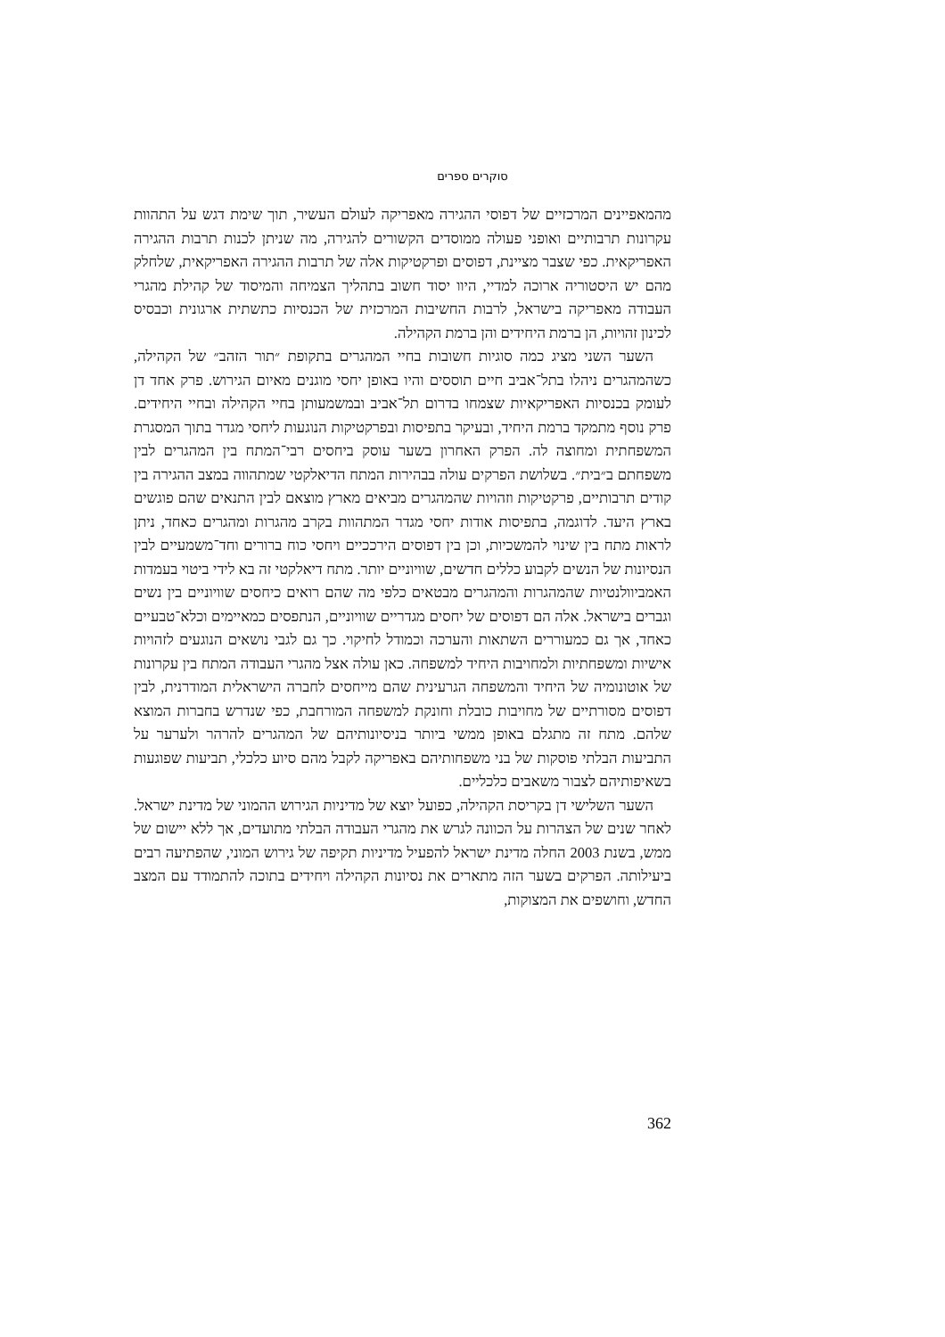סוקרים ספרים
מהמאפיינים המרכזיים של דפוסי ההגירה מאפריקה לעולם העשיר, תוך שימת דגש על התהוות עקרונות תרבותיים ואופני פעולה ממוסדים הקשורים להגירה, מה שניתן לכנות תרבות ההגירה האפריקאית. כפי שצבר מציינת, דפוסים ופרקטיקות אלה של תרבות ההגירה האפריקאית, שלחלק מהם יש היסטוריה ארוכה למדיי, היוו יסוד חשוב בתהליך הצמיחה והמיסוד של קהילת מהגרי העבודה מאפריקה בישראל, לרבות החשיבות המרכזית של הכנסיות כתשתית ארגונית וכבסיס לכינון זהויות, הן ברמת היחידים והן ברמת הקהילה.
השער השני מציג כמה סוגיות חשובות בחיי המהגרים בתקופת ״תור הזהב״ של הקהילה, כשהמהגרים ניהלו בתל־אביב חיים תוססים והיו באופן יחסי מוגנים מאיום הגירוש. פרק אחד דן לעומק בכנסיות האפריקאיות שצמחו בדרום תל־אביב ובמשמעותן בחיי הקהילה ובחיי היחידים. פרק נוסף מתמקד ברמת היחיד, ובעיקר בתפיסות ובפרקטיקות הנוגעות ליחסי מגדר בתוך המסגרת המשפחתית ומחוצה לה. הפרק האחרון בשער עוסק ביחסים רבי־המתח בין המהגרים לבין משפחתם ב״בית״. בשלושת הפרקים עולה בבהירות המתח הדיאלקטי שמתהווה במצב ההגירה בין קודים תרבותיים, פרקטיקות וזהויות שהמהגרים מביאים מארץ מוצאם לבין התנאים שהם פוגשים בארץ היעד. לדוגמה, בתפיסות אודות יחסי מגדר המתהוות בקרב מהגרות ומהגרים כאחד, ניתן לראות מתח בין שינוי להמשכיות, וכן בין דפוסים הירככיים ויחסי כוח ברורים וחד־משמעיים לבין הנסיונות של הנשים לקבוע כללים חדשים, שוויוניים יותר. מתח דיאלקטי זה בא לידי ביטוי בעמדות האמביוולנטיות שהמהגרות והמהגרים מבטאים כלפי מה שהם רואים כיחסים שוויוניים בין נשים וגברים בישראל. אלה הם דפוסים של יחסים מגדריים שוויוניים, הנתפסים כמאיימים וכלא־טבעיים כאחד, אך גם כמעוררים השתאות והערכה וכמודל לחיקוי. כך גם לגבי נושאים הנוגעים לזהויות אישיות ומשפחתיות ולמחויבות היחיד למשפחה. כאן עולה אצל מהגרי העבודה המתח בין עקרונות של אוטונומיה של היחיד והמשפחה הגרעינית שהם מייחסים לחברה הישראלית המודרנית, לבין דפוסים מסורתיים של מחויבות כובלת וחונקת למשפחה המורחבת, כפי שנדרש בחברות המוצא שלהם. מתח זה מתגלם באופן ממשי ביותר בניסיונותיהם של המהגרים להרהר ולערער על התביעות הבלתי פוסקות של בני משפחותיהם באפריקה לקבל מהם סיוע כלכלי, תביעות שפוגעות בשאיפותיהם לצבור משאבים כלכליים.
השער השלישי דן בקריסת הקהילה, כפועל יוצא של מדיניות הגירוש ההמוני של מדינת ישראל. לאחר שנים של הצהרות על הכוונה לגרש את מהגרי העבודה הבלתי מתועדים, אך ללא יישום של ממש, בשנת 2003 החלה מדינת ישראל להפעיל מדיניות תקיפה של גירוש המוני, שהפתיעה רבים ביעילותה. הפרקים בשער הזה מתארים את נסיונות הקהילה ויחידים בתוכה להתמודד עם המצב החדש, וחושפים את המצוקות,
362